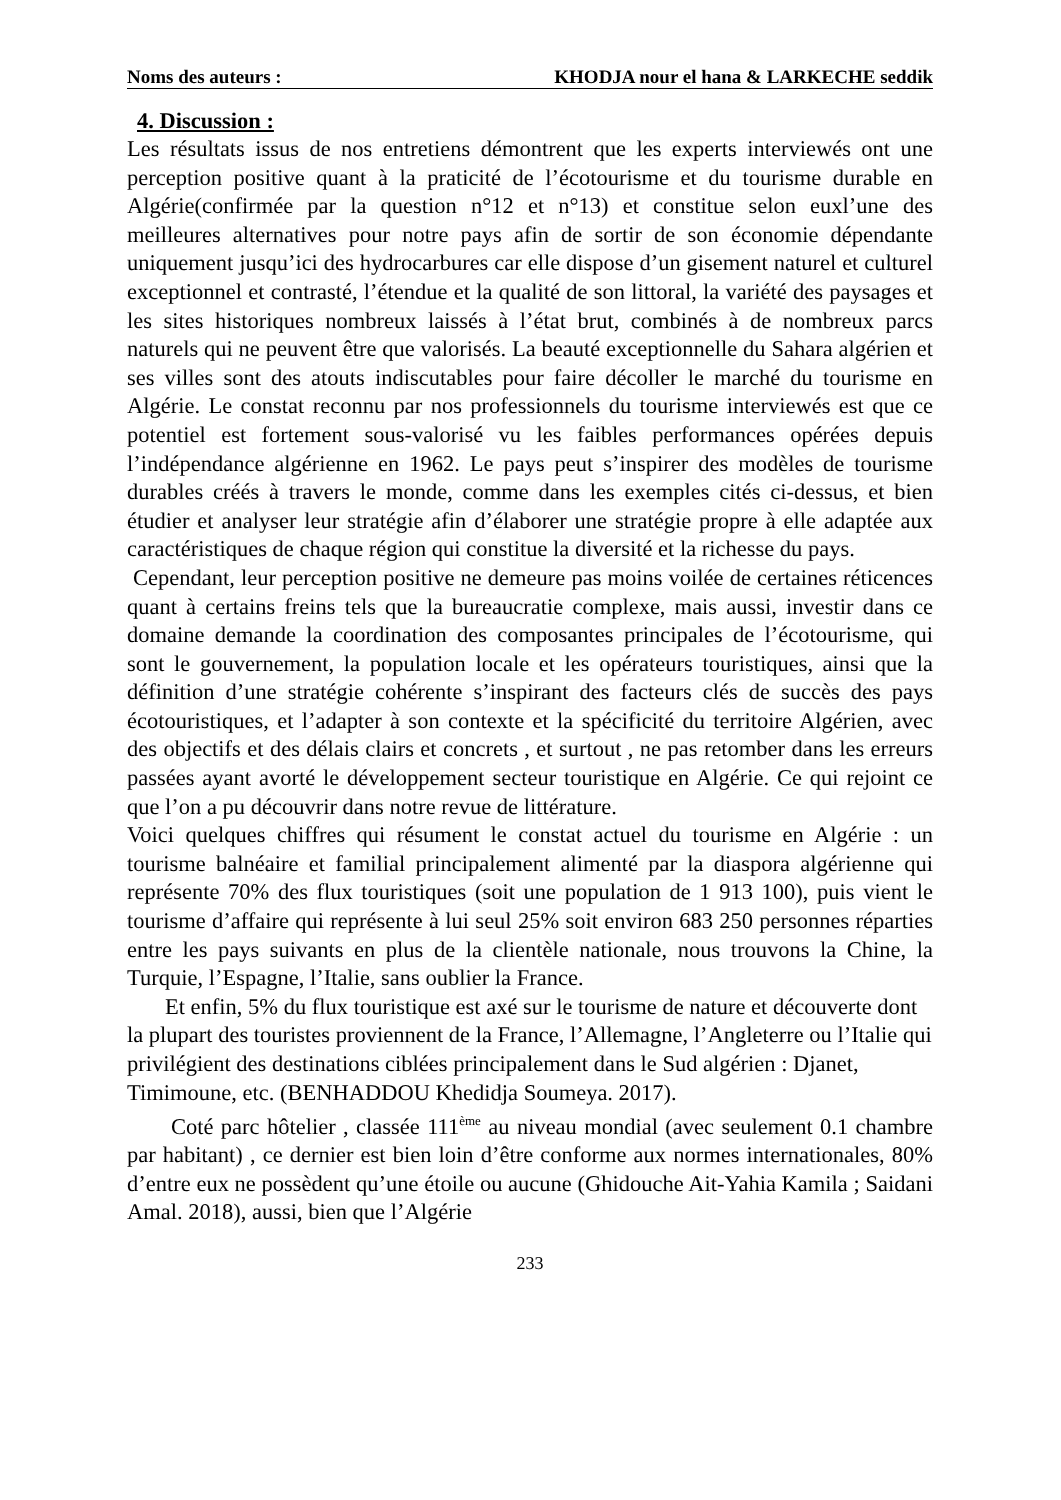Noms des auteurs : KHODJA nour el hana & LARKECHE seddik
4. Discussion :
Les résultats issus de nos entretiens démontrent que les experts interviewés ont une perception positive quant à la praticité de l’écotourisme et du tourisme durable en Algérie(confirmée par la question n°12 et n°13) et constitue selon euxl’une des meilleures alternatives pour notre pays afin de sortir de son économie dépendante uniquement jusqu’ici des hydrocarbures car elle dispose d’un gisement naturel et culturel exceptionnel et contrasté, l’étendue et la qualité de son littoral, la variété des paysages et les sites historiques nombreux laissés à l’état brut, combinés à de nombreux parcs naturels qui ne peuvent être que valorisés. La beauté exceptionnelle du Sahara algérien et ses villes sont des atouts indiscutables pour faire décoller le marché du tourisme en Algérie. Le constat reconnu par nos professionnels du tourisme interviewés est que ce potentiel est fortement sous-valorisé vu les faibles performances opérées depuis l’indépendance algérienne en 1962. Le pays peut s’inspirer des modèles de tourisme durables créés à travers le monde, comme dans les exemples cités ci-dessus, et bien étudier et analyser leur stratégie afin d’élaborer une stratégie propre à elle adaptée aux caractéristiques de chaque région qui constitue la diversité et la richesse du pays.
Cependant, leur perception positive ne demeure pas moins voilée de certaines réticences quant à certains freins tels que la bureaucratie complexe, mais aussi, investir dans ce domaine demande la coordination des composantes principales de l’écotourisme, qui sont le gouvernement, la population locale et les opérateurs touristiques, ainsi que la définition d’une stratégie cohérente s’inspirant des facteurs clés de succès des pays écotouristiques, et l’adapter à son contexte et la spécificité du territoire Algérien, avec des objectifs et des délais clairs et concrets , et surtout , ne pas retomber dans les erreurs passées ayant avorté le développement secteur touristique en Algérie. Ce qui rejoint ce que l’on a pu découvrir dans notre revue de littérature.
Voici quelques chiffres qui résument le constat actuel du tourisme en Algérie : un tourisme balnéaire et familial principalement alimenté par la diaspora algérienne qui représente 70% des flux touristiques (soit une population de 1 913 100), puis vient le tourisme d’affaire qui représente à lui seul 25% soit environ 683 250 personnes réparties entre les pays suivants en plus de la clientèle nationale, nous trouvons la Chine, la Turquie, l’Espagne, l’Italie, sans oublier la France.
Et enfin, 5% du flux touristique est axé sur le tourisme de nature et découverte dont la plupart des touristes proviennent de la France, l’Allemagne, l’Angleterre ou l’Italie qui privilégient des destinations ciblées principalement dans le Sud algérien : Djanet, Timimoune, etc. (BENHADDOU Khedidja Soumeya. 2017).
Coté parc hôtelier , classée 111<sup>ème</sup> au niveau mondial (avec seulement 0.1 chambre par habitant) , ce dernier est bien loin d’être conforme aux normes internationales, 80% d’entre eux ne possèdent qu’une étoile ou aucune (Ghidouche Ait-Yahia Kamila ; Saidani Amal. 2018), aussi, bien que l’Algérie
233